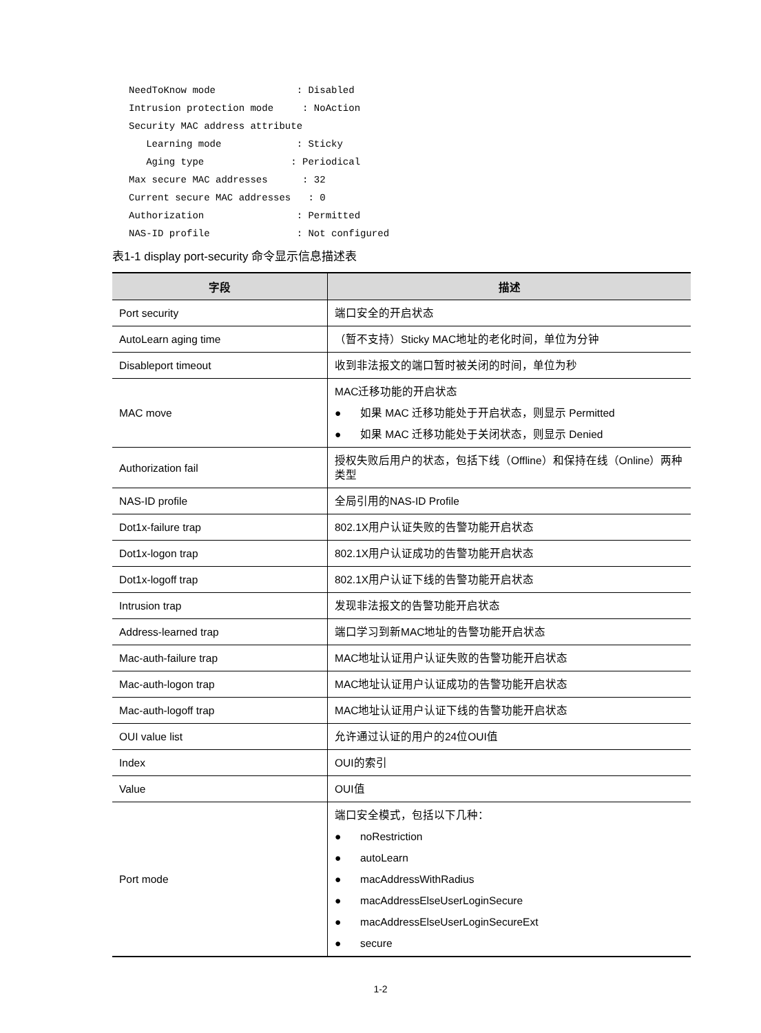NeedToKnow mode              : Disabled
Intrusion protection mode     : NoAction
Security MAC address attribute
   Learning mode             : Sticky
   Aging type               : Periodical
Max secure MAC addresses      : 32
Current secure MAC addresses   : 0
Authorization                : Permitted
NAS-ID profile               : Not configured
表1-1 display port-security 命令显示信息描述表
| 字段 | 描述 |
| --- | --- |
| Port security | 端口安全的开启状态 |
| AutoLearn aging time | （暂不支持）Sticky MAC地址的老化时间，单位为分钟 |
| Disableport timeout | 收到非法报文的端口暂时被关闭的时间，单位为秒 |
| MAC move | MAC迁移功能的开启状态 ● 如果 MAC 迁移功能处于开启状态，则显示 Permitted ● 如果 MAC 迁移功能处于关闭状态，则显示 Denied |
| Authorization fail | 授权失败后用户的状态，包括下线（Offline）和保持在线（Online）两种类型 |
| NAS-ID profile | 全局引用的NAS-ID Profile |
| Dot1x-failure trap | 802.1X用户认证失败的告警功能开启状态 |
| Dot1x-logon trap | 802.1X用户认证成功的告警功能开启状态 |
| Dot1x-logoff trap | 802.1X用户认证下线的告警功能开启状态 |
| Intrusion trap | 发现非法报文的告警功能开启状态 |
| Address-learned trap | 端口学习到新MAC地址的告警功能开启状态 |
| Mac-auth-failure trap | MAC地址认证用户认证失败的告警功能开启状态 |
| Mac-auth-logon trap | MAC地址认证用户认证成功的告警功能开启状态 |
| Mac-auth-logoff trap | MAC地址认证用户认证下线的告警功能开启状态 |
| OUI value list | 允许通过认证的用户的24位OUI值 |
| Index | OUI的索引 |
| Value | OUI值 |
| Port mode | 端口安全模式，包括以下几种： ● noRestriction ● autoLearn ● macAddressWithRadius ● macAddressElseUserLoginSecure ● macAddressElseUserLoginSecureExt ● secure |
1-2